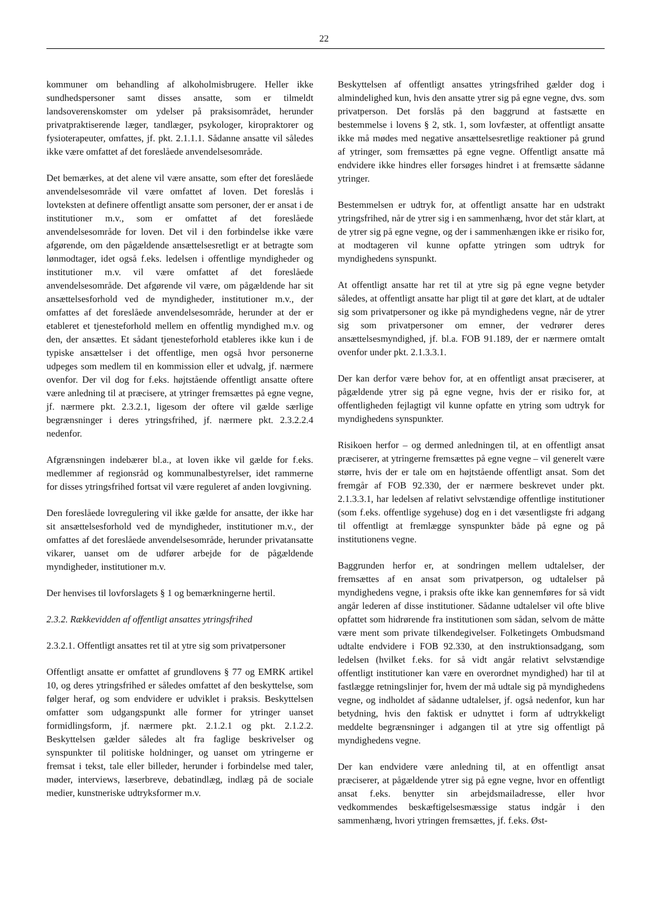22
kommuner om behandling af alkoholmisbrugere. Heller ikke sundhedspersoner samt disses ansatte, som er tilmeldt landsoverenskomster om ydelser på praksisområdet, herunder privatpraktiserende læger, tandlæger, psykologer, kiropraktorer og fysioterapeuter, omfattes, jf. pkt. 2.1.1.1. Sådanne ansatte vil således ikke være omfattet af det foreslåede anvendelsesområde.
Det bemærkes, at det alene vil være ansatte, som efter det foreslåede anvendelsesområde vil være omfattet af loven. Det foreslås i lovteksten at definere offentligt ansatte som personer, der er ansat i de institutioner m.v., som er omfattet af det foreslåede anvendelsesområde for loven. Det vil i den forbindelse ikke være afgørende, om den pågældende ansættelsesretligt er at betragte som lønmodtager, idet også f.eks. ledelsen i offentlige myndigheder og institutioner m.v. vil være omfattet af det foreslåede anvendelsesområde. Det afgørende vil være, om pågældende har sit ansættelsesforhold ved de myndigheder, institutioner m.v., der omfattes af det foreslåede anvendelsesområde, herunder at der er etableret et tjenesteforhold mellem en offentlig myndighed m.v. og den, der ansættes. Et sådant tjenesteforhold etableres ikke kun i de typiske ansættelser i det offentlige, men også hvor personerne udpeges som medlem til en kommission eller et udvalg, jf. nærmere ovenfor. Der vil dog for f.eks. højtstående offentligt ansatte oftere være anledning til at præcisere, at ytringer fremsættes på egne vegne, jf. nærmere pkt. 2.3.2.1, ligesom der oftere vil gælde særlige begrænsninger i deres ytringsfrihed, jf. nærmere pkt. 2.3.2.2.4 nedenfor.
Afgrænsningen indebærer bl.a., at loven ikke vil gælde for f.eks. medlemmer af regionsråd og kommunalbestyrelser, idet rammerne for disses ytringsfrihed fortsat vil være reguleret af anden lovgivning.
Den foreslåede lovregulering vil ikke gælde for ansatte, der ikke har sit ansættelsesforhold ved de myndigheder, institutioner m.v., der omfattes af det foreslåede anvendelsesområde, herunder privatansatte vikarer, uanset om de udfører arbejde for de pågældende myndigheder, institutioner m.v.
Der henvises til lovforslagets § 1 og bemærkningerne hertil.
2.3.2. Rækkevidden af offentligt ansattes ytringsfrihed
2.3.2.1. Offentligt ansattes ret til at ytre sig som privatpersoner
Offentligt ansatte er omfattet af grundlovens § 77 og EMRK artikel 10, og deres ytringsfrihed er således omfattet af den beskyttelse, som følger heraf, og som endvidere er udviklet i praksis. Beskyttelsen omfatter som udgangspunkt alle former for ytringer uanset formidlingsform, jf. nærmere pkt. 2.1.2.1 og pkt. 2.1.2.2. Beskyttelsen gælder således alt fra faglige beskrivelser og synspunkter til politiske holdninger, og uanset om ytringerne er fremsat i tekst, tale eller billeder, herunder i forbindelse med taler, møder, interviews, læserbreve, debatindlæg, indlæg på de sociale medier, kunstneriske udtryksformer m.v.
Beskyttelsen af offentligt ansattes ytringsfrihed gælder dog i almindelighed kun, hvis den ansatte ytrer sig på egne vegne, dvs. som privatperson. Det forslås på den baggrund at fastsætte en bestemmelse i lovens § 2, stk. 1, som lovfæster, at offentligt ansatte ikke må mødes med negative ansættelsesretlige reaktioner på grund af ytringer, som fremsættes på egne vegne. Offentligt ansatte må endvidere ikke hindres eller forsøges hindret i at fremsætte sådanne ytringer.
Bestemmelsen er udtryk for, at offentligt ansatte har en udstrakt ytringsfrihed, når de ytrer sig i en sammenhæng, hvor det står klart, at de ytrer sig på egne vegne, og der i sammenhængen ikke er risiko for, at modtageren vil kunne opfatte ytringen som udtryk for myndighedens synspunkt.
At offentligt ansatte har ret til at ytre sig på egne vegne betyder således, at offentligt ansatte har pligt til at gøre det klart, at de udtaler sig som privatpersoner og ikke på myndighedens vegne, når de ytrer sig som privatpersoner om emner, der vedrører deres ansættelsesmyndighed, jf. bl.a. FOB 91.189, der er nærmere omtalt ovenfor under pkt. 2.1.3.3.1.
Der kan derfor være behov for, at en offentligt ansat præciserer, at pågældende ytrer sig på egne vegne, hvis der er risiko for, at offentligheden fejlagtigt vil kunne opfatte en ytring som udtryk for myndighedens synspunkter.
Risikoen herfor – og dermed anledningen til, at en offentligt ansat præciserer, at ytringerne fremsættes på egne vegne – vil generelt være større, hvis der er tale om en højtstående offentligt ansat. Som det fremgår af FOB 92.330, der er nærmere beskrevet under pkt. 2.1.3.3.1, har ledelsen af relativt selvstændige offentlige institutioner (som f.eks. offentlige sygehuse) dog en i det væsentligste fri adgang til offentligt at fremlægge synspunkter både på egne og på institutionens vegne.
Baggrunden herfor er, at sondringen mellem udtalelser, der fremsættes af en ansat som privatperson, og udtalelser på myndighedens vegne, i praksis ofte ikke kan gennemføres for så vidt angår lederen af disse institutioner. Sådanne udtalelser vil ofte blive opfattet som hidrørende fra institutionen som sådan, selvom de måtte være ment som private tilkendegivelser. Folketingets Ombudsmand udtalte endvidere i FOB 92.330, at den instruktionsadgang, som ledelsen (hvilket f.eks. for så vidt angår relativt selvstændige offentligt institutioner kan være en overordnet myndighed) har til at fastlægge retningslinjer for, hvem der må udtale sig på myndighedens vegne, og indholdet af sådanne udtalelser, jf. også nedenfor, kun har betydning, hvis den faktisk er udnyttet i form af udtrykkeligt meddelte begrænsninger i adgangen til at ytre sig offentligt på myndighedens vegne.
Der kan endvidere være anledning til, at en offentligt ansat præciserer, at pågældende ytrer sig på egne vegne, hvor en offentligt ansat f.eks. benytter sin arbejdsmailadresse, eller hvor vedkommendes beskæftigelsesmæssige status indgår i den sammenhæng, hvori ytringen fremsættes, jf. f.eks. Øst-